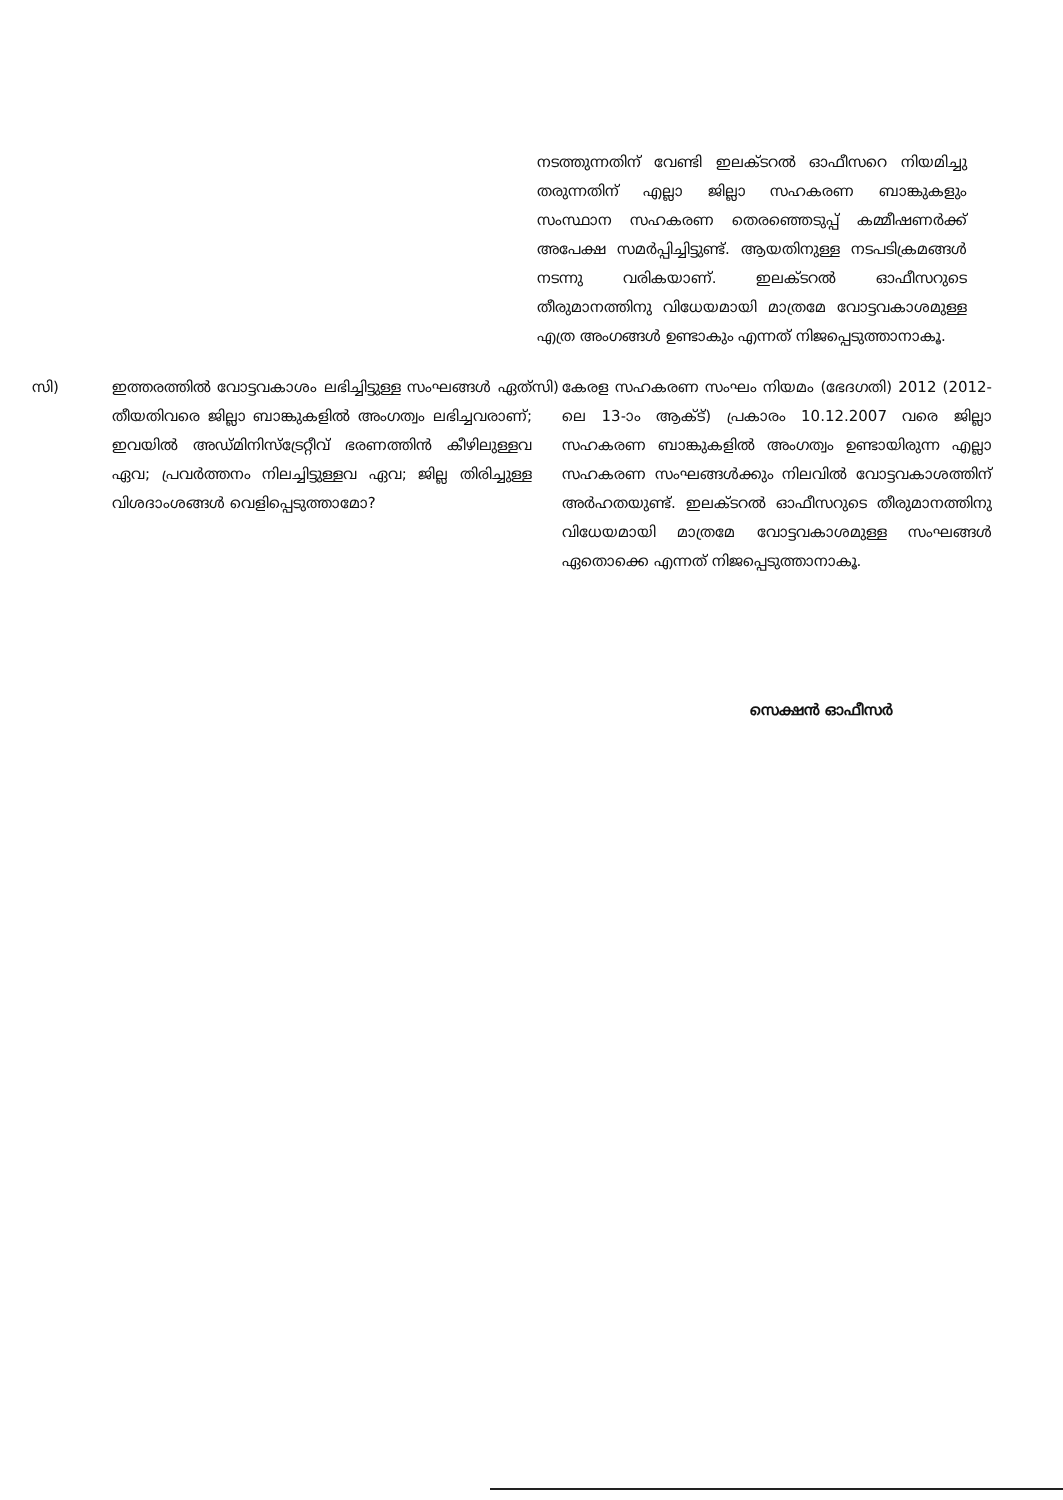നടത്തുന്നതിന് വേണ്ടി ഇലക്ടറൽ ഓഫീസറെ നിയമിച്ചു തരുന്നതിന് എല്ലാ ജില്ലാ സഹകരണ ബാങ്കുകളും സംസ്ഥാന സഹകരണ തെരഞ്ഞെടുപ്പ് കമ്മീഷണർക്ക് അപേക്ഷ സമർപ്പിച്ചിട്ടുണ്ട്. ആയതിനുള്ള നടപടിക്രമങ്ങൾ നടന്നു വരികയാണ്. ഇലക്ടറൽ ഓഫീസറുടെ തീരുമാനത്തിനു വിധേയമായി മാത്രമേ വോട്ടവകാശമുള്ള എത്ര അംഗങ്ങൾ ഉണ്ടാകും എന്നത് നിജപ്പെടുത്താനാകൂ.
സി) ഇത്തരത്തിൽ വോട്ടവകാശം ലഭിച്ചിട്ടുള്ള സംഘങ്ങൾ ഏത് തീയതിവരെ ജില്ലാ ബാങ്കുകളിൽ അംഗത്വം ലഭിച്ചവരാണ്; ഇവയിൽ അഡ്മിനിസ്ട്രേറ്റീവ് ഭരണത്തിൻ കീഴിലുള്ളവ ഏവ; പ്രവർത്തനം നിലച്ചിട്ടുള്ളവ ഏവ; ജില്ല തിരിച്ചുള്ള വിശദാംശങ്ങൾ വെളിപ്പെടുത്താമോ?
സി)
കേരള സഹകരണ സംഘം നിയമം (ഭേദഗതി) 2012 (2012-ലെ 13-ാം ആക്ട്) പ്രകാരം 10.12.2007 വരെ ജില്ലാ സഹകരണ ബാങ്കുകളിൽ അംഗത്വം ഉണ്ടായിരുന്ന എല്ലാ സഹകരണ സംഘങ്ങൾക്കും നിലവിൽ വോട്ടവകാശത്തിന് അർഹതയുണ്ട്. ഇലക്ടറൽ ഓഫീസറുടെ തീരുമാനത്തിനു വിധേയമായി മാത്രമേ വോട്ടവകാശമുള്ള സംഘങ്ങൾ ഏതൊക്കെ എന്നത് നിജപ്പെടുത്താനാകൂ.
സെക്ഷൻ ഓഫീസർ